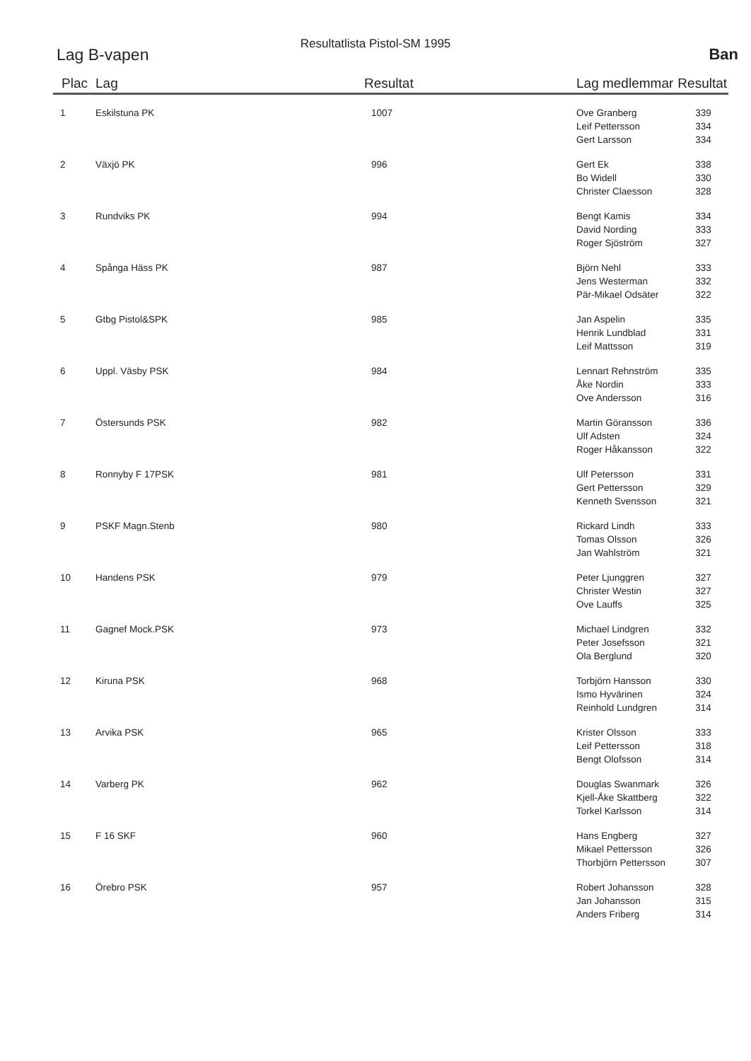Resultatlista Pistol-SM 1995
Lag B-vapen Ban
| Plac | Lag | Resultat | Lag medlemmar | Resultat |
| --- | --- | --- | --- | --- |
| 1 | Eskilstuna PK | 1007 | Ove Granberg | 339 |
| | | | Leif Pettersson | 334 |
| | | | Gert Larsson | 334 |
| 2 | Växjö PK | 996 | Gert Ek | 338 |
| | | | Bo Widell | 330 |
| | | | Christer Claesson | 328 |
| 3 | Rundviks PK | 994 | Bengt Kamis | 334 |
| | | | David Nording | 333 |
| | | | Roger Sjöström | 327 |
| 4 | Spånga Häss PK | 987 | Björn Nehl | 333 |
| | | | Jens Westerman | 332 |
| | | | Pär-Mikael Odsäter | 322 |
| 5 | Gtbg Pistol&SPK | 985 | Jan Aspelin | 335 |
| | | | Henrik Lundblad | 331 |
| | | | Leif Mattsson | 319 |
| 6 | Uppl. Väsby PSK | 984 | Lennart Rehnström | 335 |
| | | | Åke Nordin | 333 |
| | | | Ove Andersson | 316 |
| 7 | Östersunds PSK | 982 | Martin Göransson | 336 |
| | | | Ulf Adsten | 324 |
| | | | Roger Håkansson | 322 |
| 8 | Ronnyby F 17PSK | 981 | Ulf Petersson | 331 |
| | | | Gert Pettersson | 329 |
| | | | Kenneth Svensson | 321 |
| 9 | PSKF Magn.Stenb | 980 | Rickard Lindh | 333 |
| | | | Tomas Olsson | 326 |
| | | | Jan Wahlström | 321 |
| 10 | Handens PSK | 979 | Peter Ljunggren | 327 |
| | | | Christer Westin | 327 |
| | | | Ove Lauffs | 325 |
| 11 | Gagnef Mock.PSK | 973 | Michael Lindgren | 332 |
| | | | Peter Josefsson | 321 |
| | | | Ola Berglund | 320 |
| 12 | Kiruna PSK | 968 | Torbjörn Hansson | 330 |
| | | | Ismo Hyvärinen | 324 |
| | | | Reinhold Lundgren | 314 |
| 13 | Arvika PSK | 965 | Krister Olsson | 333 |
| | | | Leif Pettersson | 318 |
| | | | Bengt Olofsson | 314 |
| 14 | Varberg PK | 962 | Douglas Swanmark | 326 |
| | | | Kjell-Åke Skattberg | 322 |
| | | | Torkel Karlsson | 314 |
| 15 | F 16 SKF | 960 | Hans Engberg | 327 |
| | | | Mikael Pettersson | 326 |
| | | | Thorbjörn Pettersson | 307 |
| 16 | Örebro PSK | 957 | Robert Johansson | 328 |
| | | | Jan Johansson | 315 |
| | | | Anders Friberg | 314 |